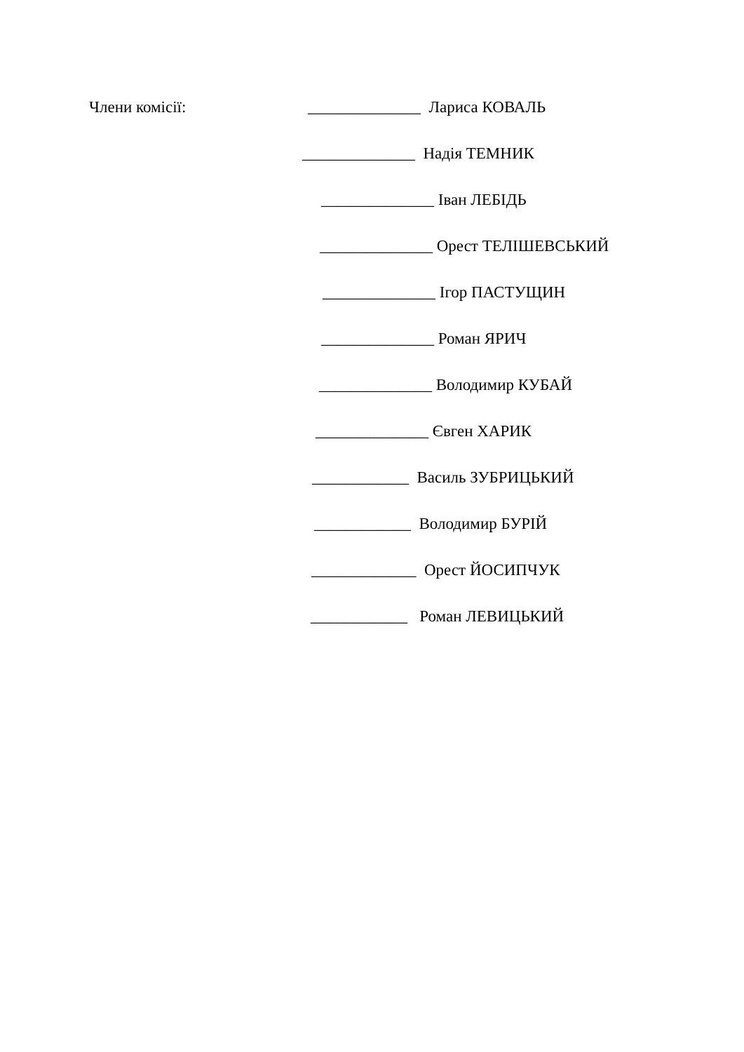Члени комісії: ______________ Лариса КОВАЛЬ
______________ Надія ТЕМНИК
______________ Іван ЛЕБІДЬ
______________ Орест ТЕЛІШЕВСЬКИЙ
______________ Ігор ПАСТУЩИН
______________ Роман ЯРИЧ
______________ Володимир КУБАЙ
______________ Євген ХАРИК
____________ Василь ЗУБРИЦЬКИЙ
____________ Володимир БУРІЙ
_____________ Орест ЙОСИПЧУК
____________ Роман ЛЕВИЦЬКИЙ